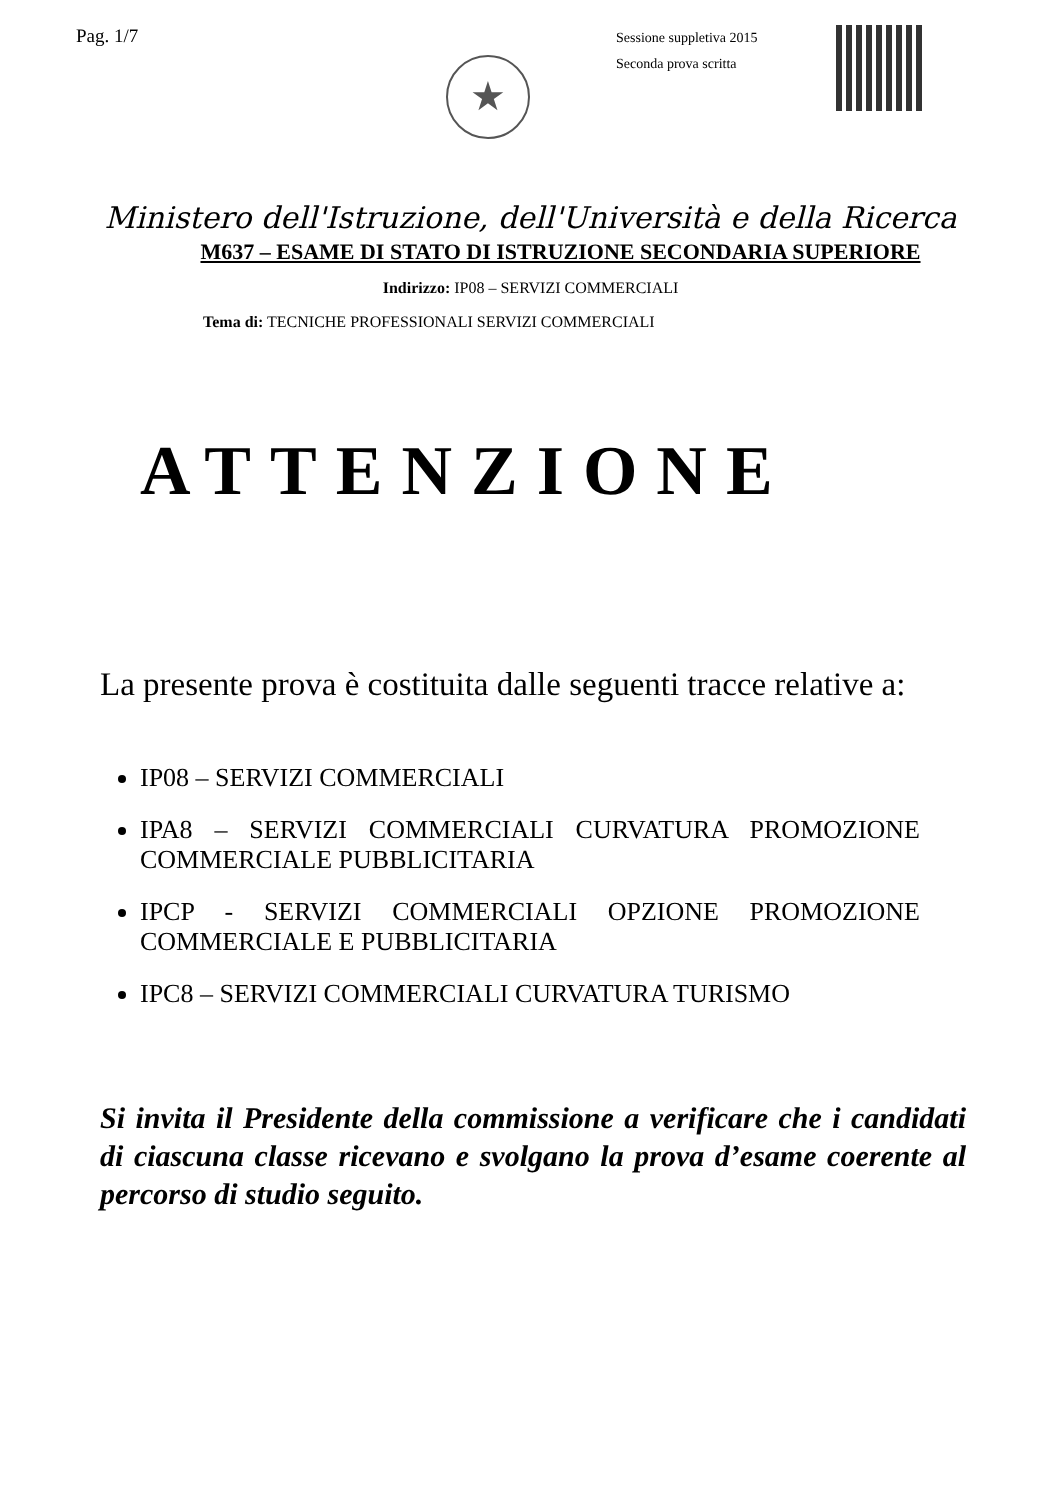Pag. 1/7
★
Sessione suppletiva 2015
Seconda prova scritta
Ministero dell'Istruzione, dell'Università e della Ricerca
M637 – ESAME DI STATO DI ISTRUZIONE SECONDARIA SUPERIORE
Indirizzo: IP08 – SERVIZI COMMERCIALI
Tema di: TECNICHE PROFESSIONALI SERVIZI COMMERCIALI
ATTENZIONE
La presente prova è costituita dalle seguenti tracce relative a:
IP08 – SERVIZI COMMERCIALI
IPA8 – SERVIZI COMMERCIALI CURVATURA PROMOZIONE COMMERCIALE PUBBLICITARIA
IPCP - SERVIZI COMMERCIALI OPZIONE PROMOZIONE COMMERCIALE E PUBBLICITARIA
IPC8 – SERVIZI COMMERCIALI CURVATURA TURISMO
Si invita il Presidente della commissione a verificare che i candidati di ciascuna classe ricevano e svolgano la prova d’esame coerente al percorso di studio seguito.